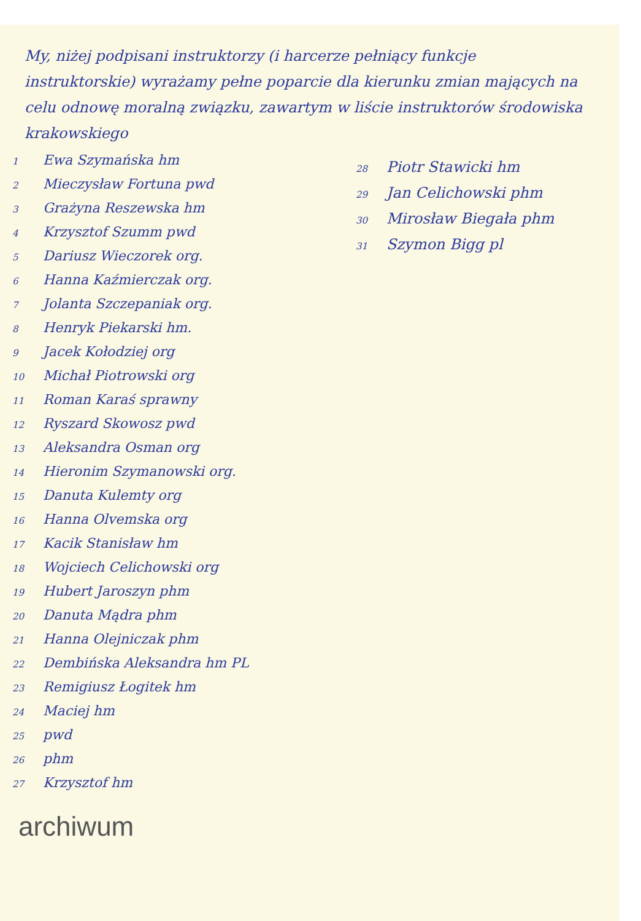My, niżej podpisani instruktorzy (i harcerze pełniący funkcje instruktorskie) wyrażamy pełne poparcie dla kierunku zmian mających na celu odnowę moralną związku, zawartym w liście instruktorów środowiska krakowskiego
1 Ewa Szymańska hm
2 Mieczysław Fortuna pwd
3 Grażyna Reszewska hm
4 Krzysztof Szumm pwd
5 Dariusz Wieczorek org.
6 Hanna Kaźmierczak org.
7 Jolanta Szczepaniak org.
8 Henryk Piekarski hm.
9 Jacek Kołodziej org
10 Michał Piotrowski org
11 Roman Karaś sprawny
12 Ryszard Skowosz pwd
13 Aleksandra Osman org
14 Hieronim Szymanowski org.
15 Danuta Kulemty org
16 Hanna Olvemska org
17 Kacik Stanisław hm
18 Wojciech Celichowski org
19 Hubert Jaroszyn phm
20 Danuta Mądra phm
21 Hanna Olejniczak phm
22 Dembińska Aleksandra hm PL
23 Remigiusz Łogitek hm
24 Maciej hm
25 pwd
26 phm
27 Krzysztof hm
28 Piotr Stawicki hm
29 Jan Celichowski phm
30 Mirosław Biegała phm
31 Szymon Bigg pl
archiwum